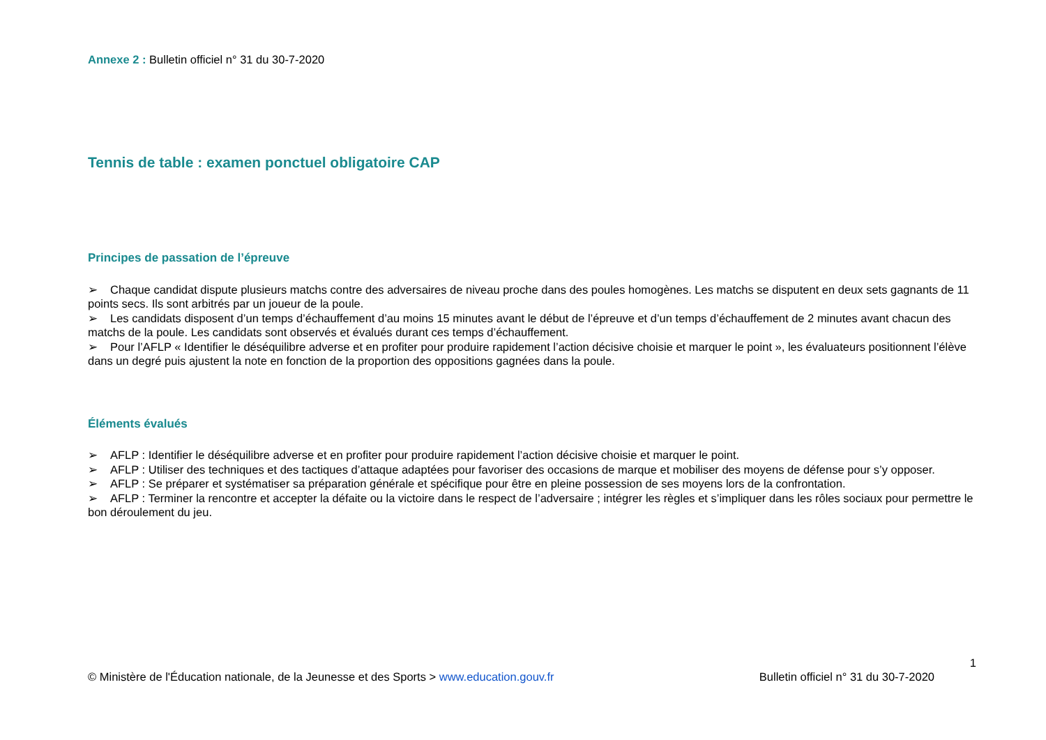Annexe 2 : Bulletin officiel n° 31 du 30-7-2020
Tennis de table : examen ponctuel obligatoire CAP
Principes de passation de l’épreuve
➢ Chaque candidat dispute plusieurs matchs contre des adversaires de niveau proche dans des poules homogènes. Les matchs se disputent en deux sets gagnants de 11 points secs. Ils sont arbitrés par un joueur de la poule.
➢ Les candidats disposent d’un temps d’échauffement d’au moins 15 minutes avant le début de l’épreuve et d’un temps d’échauffement de 2 minutes avant chacun des matchs de la poule. Les candidats sont observés et évalués durant ces temps d’échauffement.
➢ Pour l’AFLP « Identifier le déséquilibre adverse et en profiter pour produire rapidement l’action décisive choisie et marquer le point », les évaluateurs positionnent l’élève dans un degré puis ajustent la note en fonction de la proportion des oppositions gagnées dans la poule.
Éléments évalués
➢ AFLP : Identifier le déséquilibre adverse et en profiter pour produire rapidement l’action décisive choisie et marquer le point.
➢ AFLP : Utiliser des techniques et des tactiques d’attaque adaptées pour favoriser des occasions de marque et mobiliser des moyens de défense pour s’y opposer.
➢ AFLP : Se préparer et systématiser sa préparation générale et spécifique pour être en pleine possession de ses moyens lors de la confrontation.
➢ AFLP : Terminer la rencontre et accepter la défaite ou la victoire dans le respect de l’adversaire ; intégrer les règles et s’impliquer dans les rôles sociaux pour permettre le bon déroulement du jeu.
1
© Ministère de l'Éducation nationale, de la Jeunesse et des Sports > www.education.gouv.fr Bulletin officiel n° 31 du 30-7-2020